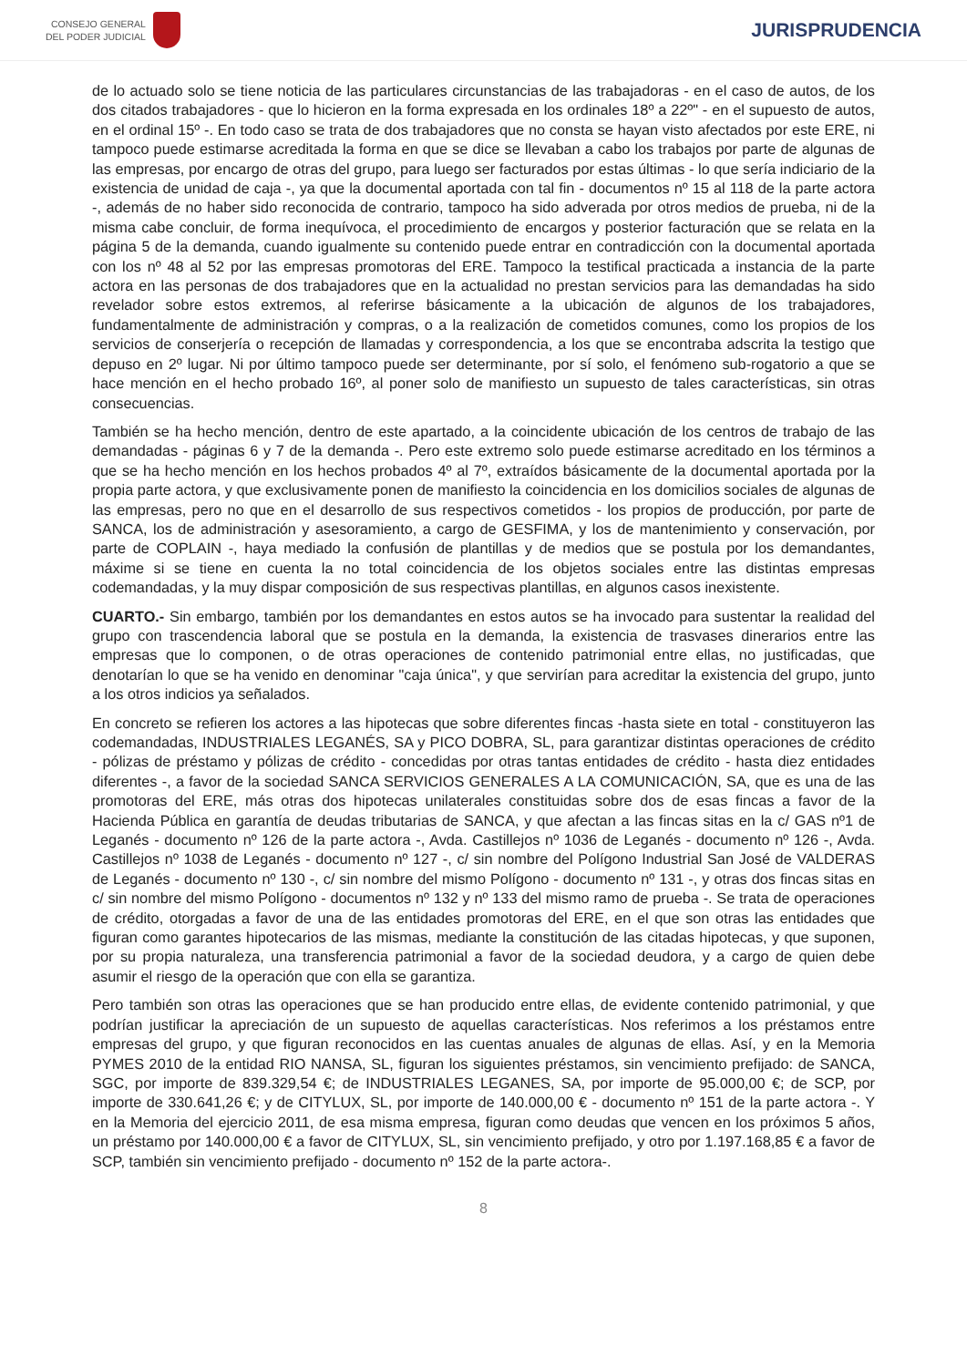CONSEJO GENERAL
DEL PODER JUDICIAL
JURISPRUDENCIA
de lo actuado solo se tiene noticia de las particulares circunstancias de las trabajadoras - en el caso de autos, de los dos citados trabajadores - que lo hicieron en la forma expresada en los ordinales 18º a 22º" - en el supuesto de autos, en el ordinal 15º -. En todo caso se trata de dos trabajadores que no consta se hayan visto afectados por este ERE, ni tampoco puede estimarse acreditada la forma en que se dice se llevaban a cabo los trabajos por parte de algunas de las empresas, por encargo de otras del grupo, para luego ser facturados por estas últimas - lo que sería indiciario de la existencia de unidad de caja -, ya que la documental aportada con tal fin - documentos nº 15 al 118 de la parte actora -, además de no haber sido reconocida de contrario, tampoco ha sido adverada por otros medios de prueba, ni de la misma cabe concluir, de forma inequívoca, el procedimiento de encargos y posterior facturación que se relata en la página 5 de la demanda, cuando igualmente su contenido puede entrar en contradicción con la documental aportada con los nº 48 al 52 por las empresas promotoras del ERE. Tampoco la testifical practicada a instancia de la parte actora en las personas de dos trabajadores que en la actualidad no prestan servicios para las demandadas ha sido revelador sobre estos extremos, al referirse básicamente a la ubicación de algunos de los trabajadores, fundamentalmente de administración y compras, o a la realización de cometidos comunes, como los propios de los servicios de conserjería o recepción de llamadas y correspondencia, a los que se encontraba adscrita la testigo que depuso en 2º lugar. Ni por último tampoco puede ser determinante, por sí solo, el fenómeno sub-rogatorio a que se hace mención en el hecho probado 16º, al poner solo de manifiesto un supuesto de tales características, sin otras consecuencias.
También se ha hecho mención, dentro de este apartado, a la coincidente ubicación de los centros de trabajo de las demandadas - páginas 6 y 7 de la demanda -. Pero este extremo solo puede estimarse acreditado en los términos a que se ha hecho mención en los hechos probados 4º al 7º, extraídos básicamente de la documental aportada por la propia parte actora, y que exclusivamente ponen de manifiesto la coincidencia en los domicilios sociales de algunas de las empresas, pero no que en el desarrollo de sus respectivos cometidos - los propios de producción, por parte de SANCA, los de administración y asesoramiento, a cargo de GESFIMA, y los de mantenimiento y conservación, por parte de COPLAIN -, haya mediado la confusión de plantillas y de medios que se postula por los demandantes, máxime si se tiene en cuenta la no total coincidencia de los objetos sociales entre las distintas empresas codemandadas, y la muy dispar composición de sus respectivas plantillas, en algunos casos inexistente.
CUARTO.- Sin embargo, también por los demandantes en estos autos se ha invocado para sustentar la realidad del grupo con trascendencia laboral que se postula en la demanda, la existencia de trasvases dinerarios entre las empresas que lo componen, o de otras operaciones de contenido patrimonial entre ellas, no justificadas, que denotarían lo que se ha venido en denominar "caja única", y que servirían para acreditar la existencia del grupo, junto a los otros indicios ya señalados.
En concreto se refieren los actores a las hipotecas que sobre diferentes fincas -hasta siete en total - constituyeron las codemandadas, INDUSTRIALES LEGANÉS, SA y PICO DOBRA, SL, para garantizar distintas operaciones de crédito - pólizas de préstamo y pólizas de crédito - concedidas por otras tantas entidades de crédito - hasta diez entidades diferentes -, a favor de la sociedad SANCA SERVICIOS GENERALES A LA COMUNICACIÓN, SA, que es una de las promotoras del ERE, más otras dos hipotecas unilaterales constituidas sobre dos de esas fincas a favor de la Hacienda Pública en garantía de deudas tributarias de SANCA, y que afectan a las fincas sitas en la c/ GAS nº1 de Leganés - documento nº 126 de la parte actora -, Avda. Castillejos nº 1036 de Leganés - documento nº 126 -, Avda. Castillejos nº 1038 de Leganés - documento nº 127 -, c/ sin nombre del Polígono Industrial San José de VALDERAS de Leganés - documento nº 130 -, c/ sin nombre del mismo Polígono - documento nº 131 -, y otras dos fincas sitas en c/ sin nombre del mismo Polígono - documentos nº 132 y nº 133 del mismo ramo de prueba -. Se trata de operaciones de crédito, otorgadas a favor de una de las entidades promotoras del ERE, en el que son otras las entidades que figuran como garantes hipotecarios de las mismas, mediante la constitución de las citadas hipotecas, y que suponen, por su propia naturaleza, una transferencia patrimonial a favor de la sociedad deudora, y a cargo de quien debe asumir el riesgo de la operación que con ella se garantiza.
Pero también son otras las operaciones que se han producido entre ellas, de evidente contenido patrimonial, y que podrían justificar la apreciación de un supuesto de aquellas características. Nos referimos a los préstamos entre empresas del grupo, y que figuran reconocidos en las cuentas anuales de algunas de ellas. Así, y en la Memoria PYMES 2010 de la entidad RIO NANSA, SL, figuran los siguientes préstamos, sin vencimiento prefijado: de SANCA, SGC, por importe de 839.329,54 €; de INDUSTRIALES LEGANES, SA, por importe de 95.000,00 €; de SCP, por importe de 330.641,26 €; y de CITYLUX, SL, por importe de 140.000,00 € - documento nº 151 de la parte actora -. Y en la Memoria del ejercicio 2011, de esa misma empresa, figuran como deudas que vencen en los próximos 5 años, un préstamo por 140.000,00 € a favor de CITYLUX, SL, sin vencimiento prefijado, y otro por 1.197.168,85 € a favor de SCP, también sin vencimiento prefijado - documento nº 152 de la parte actora-.
8